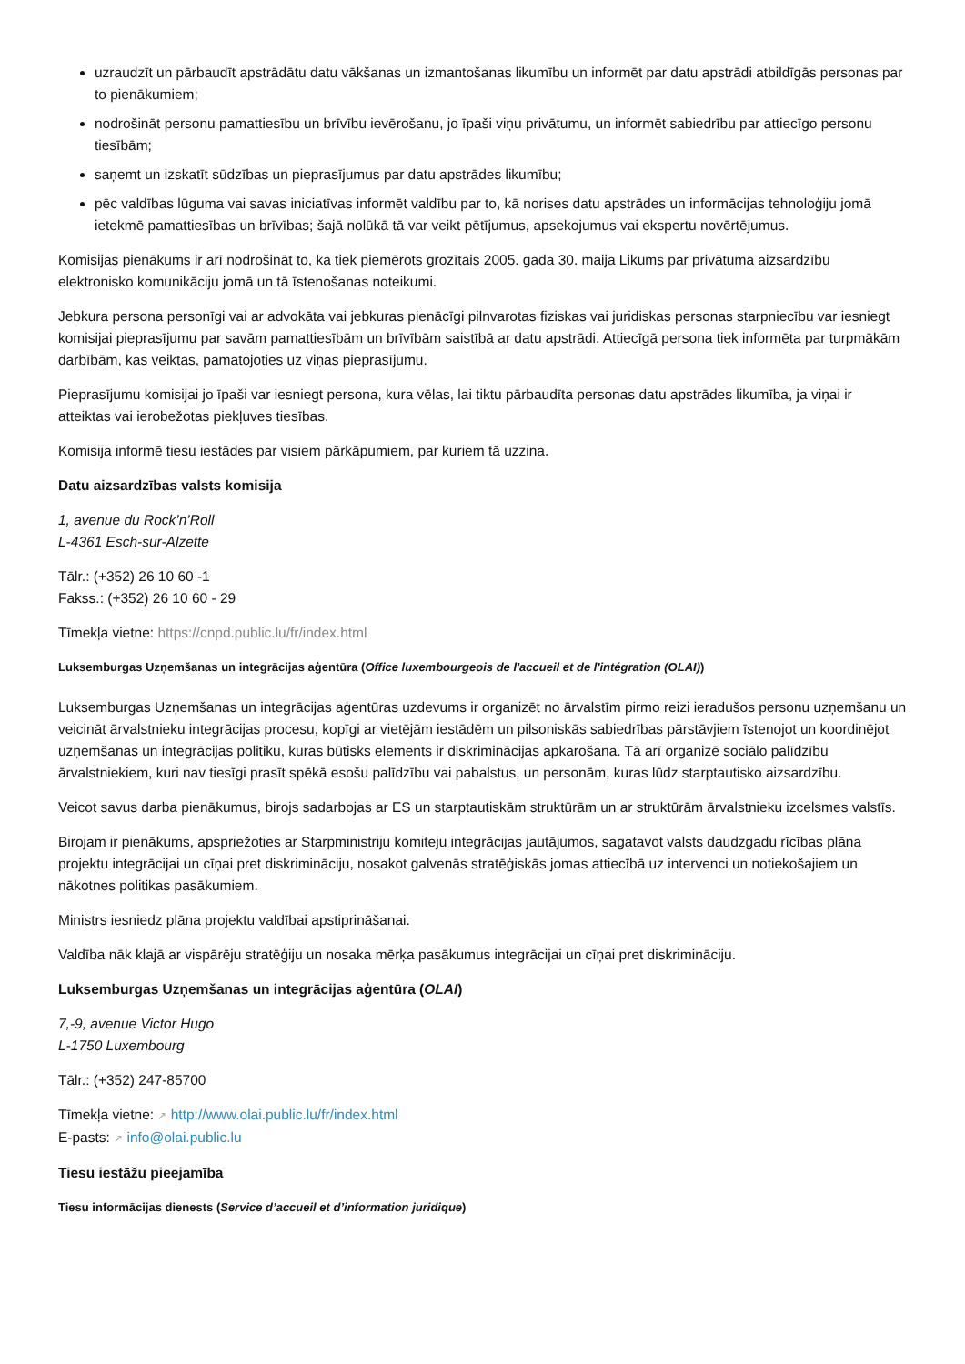uzraudzīt un pārbaudīt apstrādātu datu vākšanas un izmantošanas likumību un informēt par datu apstrādi atbildīgās personas par to pienākumiem;
nodrošināt personu pamattiesību un brīvību ievērošanu, jo īpaši viņu privātumu, un informēt sabiedrību par attiecīgo personu tiesībām;
saņemt un izskatīt sūdzības un pieprasījumus par datu apstrādes likumību;
pēc valdības lūguma vai savas iniciatīvas informēt valdību par to, kā norises datu apstrādes un informācijas tehnoloģiju jomā ietekmē pamattiesības un brīvības; šajā nolūkā tā var veikt pētījumus, apsekojumus vai ekspertu novērtējumus.
Komisijas pienākums ir arī nodrošināt to, ka tiek piemērots grozītais 2005. gada 30. maija Likums par privātuma aizsardzību elektronisko komunikāciju jomā un tā īstenošanas noteikumi.
Jebkura persona personīgi vai ar advokāta vai jebkuras pienācīgi pilnvarotas fiziskas vai juridiskas personas starpniecību var iesniegt komisijai pieprasījumu par savām pamattiesībām un brīvībām saistībā ar datu apstrādi. Attiecīgā persona tiek informēta par turpmākām darbībām, kas veiktas, pamatojoties uz viņas pieprasījumu.
Pieprasījumu komisijai jo īpaši var iesniegt persona, kura vēlas, lai tiktu pārbaudīta personas datu apstrādes likumība, ja viņai ir atteiktas vai ierobežotas piekļuves tiesības.
Komisija informē tiesu iestādes par visiem pārkāpumiem, par kuriem tā uzzina.
Datu aizsardzības valsts komisija
1, avenue du Rock’n’Roll
L-4361 Esch-sur-Alzette
Tālr.: (+352) 26 10 60 -1
Fakss.: (+352) 26 10 60 - 29
Tīmekļa vietne: https://cnpd.public.lu/fr/index.html
Luksemburgas Uzņemšanas un integrācijas aģentūra (Office luxembourgeois de l'accueil et de l'intégration (OLAI))
Luksemburgas Uzņemšanas un integrācijas aģentūras uzdevums ir organizēt no ārvalstīm pirmo reizi ieradušos personu uzņemšanu un veicināt ārvalstnieku integrācijas procesu, kopīgi ar vietējām iestādēm un pilsoniskās sabiedrības pārstāvjiem īstenojot un koordinējot uzņemšanas un integrācijas politiku, kuras būtisks elements ir diskriminācijas apkarošana. Tā arī organizē sociālo palīdzību ārvalstniekiem, kuri nav tiesīgi prasīt spēkā esošu palīdzību vai pabalstus, un personām, kuras lūdz starptautisko aizsardzību.
Veicot savus darba pienākumus, birojs sadarbojas ar ES un starptautiskām struktūrām un ar struktūrām ārvalstnieku izcelsmes valstīs.
Birojam ir pienākums, apspriežoties ar Starpministriju komiteju integrācijas jautājumos, sagatavot valsts daudzgadu rīcības plāna projektu integrācijai un cīņai pret diskrimināciju, nosakot galvenās stratēģiskās jomas attiecībā uz intervenci un notiekošajiem un nākotnes politikas pasākumiem.
Ministrs iesniedz plāna projektu valdībai apstiprināšanai.
Valdība nāk klajā ar vispārēju stratēģiju un nosaka mērķa pasākumus integrācijai un cīņai pret diskrimināciju.
Luksemburgas Uzņemšanas un integrācijas aģentūra (OLAI)
7,-9, avenue Victor Hugo
L-1750 Luxembourg
Tālr.: (+352) 247-85700
Tīmekļa vietne: ↗ http://www.olai.public.lu/fr/index.html
E-pasts: ↗ info@olai.public.lu
Tiesu iestāžu pieejamība
Tiesu informācijas dienests (Service d’accueil et d’information juridique)